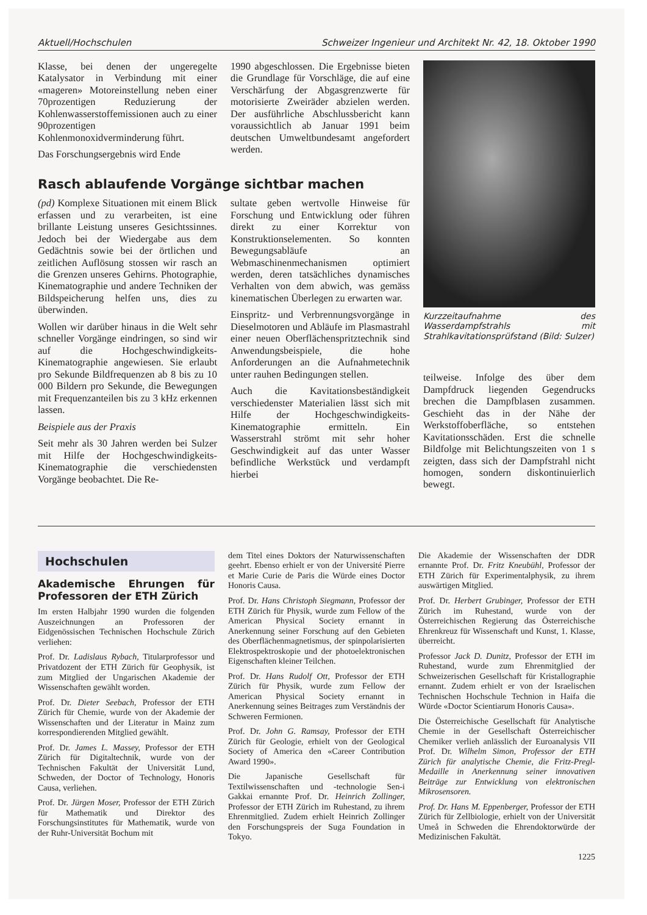Aktuell/Hochschulen Schweizer Ingenieur und Architekt Nr. 42, 18. Oktober 1990
Klasse, bei denen der ungeregelte Katalysator in Verbindung mit einer «mageren» Motoreinstellung neben einer 70prozentigen Reduzierung der Kohlenwasserstoffemissionen auch zu einer 90prozentigen Kohlenmonoxidverminderung führt.
Das Forschungsergebnis wird Ende
1990 abgeschlossen. Die Ergebnisse bieten die Grundlage für Vorschläge, die auf eine Verschärfung der Abgasgrenzwerte für motorisierte Zweiräder abzielen werden. Der ausführliche Abschlussbericht kann voraussichtlich ab Januar 1991 beim deutschen Umweltbundesamt angefordert werden.
Rasch ablaufende Vorgänge sichtbar machen
(pd) Komplexe Situationen mit einem Blick erfassen und zu verarbeiten, ist eine brillante Leistung unseres Gesichtssinnes. Jedoch bei der Wiedergabe aus dem Gedächtnis sowie bei der örtlichen und zeitlichen Auflösung stossen wir rasch an die Grenzen unseres Gehirns. Photographie, Kinematographie und andere Techniken der Bildspeicherung helfen uns, dies zu überwinden.
Wollen wir darüber hinaus in die Welt sehr schneller Vorgänge eindringen, so sind wir auf die Hochgeschwindigkeits-Kinematographie angewiesen. Sie erlaubt pro Sekunde Bildfrequenzen ab 8 bis zu 10 000 Bildern pro Sekunde, die Bewegungen mit Frequenzanteilen bis zu 3 kHz erkennen lassen.
Beispiele aus der Praxis
Seit mehr als 30 Jahren werden bei Sulzer mit Hilfe der Hochgeschwindigkeits-Kinematographie die verschiedensten Vorgänge beobachtet. Die Re-
sultate geben wertvolle Hinweise für Forschung und Entwicklung oder führen direkt zu einer Korrektur von Konstruktionselementen. So konnten Bewegungsabläufe an Webmaschinenmechanismen optimiert werden, deren tatsächliches dynamisches Verhalten von dem abwich, was gemäss kinematischen Überlegen zu erwarten war.
Einspritz- und Verbrennungsvorgänge in Dieselmotoren und Abläufe im Plasmastrahl einer neuen Oberflächenspritztechnik sind Anwendungsbeispiele, die hohe Anforderungen an die Aufnahmetechnik unter rauhen Bedingungen stellen.
Auch die Kavitationsbeständigkeit verschiedenster Materialien lässt sich mit Hilfe der Hochgeschwindigkeits-Kinematographie ermitteln. Ein Wasserstrahl strömt mit sehr hoher Geschwindigkeit auf das unter Wasser befindliche Werkstück und verdampft hierbei
Kurzzeitaufnahme des Wasserdampfstrahls mit Strahlkavitationsprüfstand (Bild: Sulzer)
teilweise. Infolge des über dem Dampfdruck liegenden Gegendrucks brechen die Dampfblasen zusammen. Geschieht das in der Nähe der Werkstoffoberfläche, so entstehen Kavitationsschäden. Erst die schnelle Bildfolge mit Belichtungszeiten von 1 s zeigten, dass sich der Dampfstrahl nicht homogen, sondern diskontinuierlich bewegt.
Hochschulen
Akademische Ehrungen für Professoren der ETH Zürich
Im ersten Halbjahr 1990 wurden die folgenden Auszeichnungen an Professoren der Eidgenössischen Technischen Hochschule Zürich verliehen:
Prof. Dr. Ladislaus Rybach, Titularprofessor und Privatdozent der ETH Zürich für Geophysik, ist zum Mitglied der Ungarischen Akademie der Wissenschaften gewählt worden.
Prof. Dr. Dieter Seebach, Professor der ETH Zürich für Chemie, wurde von der Akademie der Wissenschaften und der Literatur in Mainz zum korrespondierenden Mitglied gewählt.
Prof. Dr. James L. Massey, Professor der ETH Zürich für Digitaltechnik, wurde von der Technischen Fakultät der Universität Lund, Schweden, der Doctor of Technology, Honoris Causa, verliehen.
Prof. Dr. Jürgen Moser, Professor der ETH Zürich für Mathematik und Direktor des Forschungsinstitutes für Mathematik, wurde von der Ruhr-Universität Bochum mit
dem Titel eines Doktors der Naturwissenschaften geehrt. Ebenso erhielt er von der Université Pierre et Marie Curie de Paris die Würde eines Doctor Honoris Causa.
Prof. Dr. Hans Christoph Siegmann, Professor der ETH Zürich für Physik, wurde zum Fellow of the American Physical Society ernannt in Anerkennung seiner Forschung auf den Gebieten des Oberflächenmagnetismus, der spinpolarisierten Elektrospektroskopie und der photoelektronischen Eigenschaften kleiner Teilchen.
Prof. Dr. Hans Rudolf Ott, Professor der ETH Zürich für Physik, wurde zum Fellow der American Physical Society ernannt in Anerkennung seines Beitrages zum Verständnis der Schweren Fermionen.
Prof. Dr. John G. Ramsay, Professor der ETH Zürich für Geologie, erhielt von der Geological Society of America den «Career Contribution Award 1990».
Die Japanische Gesellschaft für Textilwissenschaften und -technologie Sen-i Gakkai ernannte Prof. Dr. Heinrich Zollinger, Professor der ETH Zürich im Ruhestand, zu ihrem Ehrenmitglied. Zudem erhielt Heinrich Zollinger den Forschungspreis der Suga Foundation in Tokyo.
Die Akademie der Wissenschaften der DDR ernannte Prof. Dr. Fritz Kneubühl, Professor der ETH Zürich für Experimentalphysik, zu ihrem auswärtigen Mitglied.
Prof. Dr. Herbert Grubinger, Professor der ETH Zürich im Ruhestand, wurde von der Österreichischen Regierung das Österreichische Ehrenkreuz für Wissenschaft und Kunst, 1. Klasse, überreicht.
Professor Jack D. Dunitz, Professor der ETH im Ruhestand, wurde zum Ehrenmitglied der Schweizerischen Gesellschaft für Kristallographie ernannt. Zudem erhielt er von der Israelischen Technischen Hochschule Technion in Haifa die Würde «Doctor Scientiarum Honoris Causa».
Die Österreichische Gesellschaft für Analytische Chemie in der Gesellschaft Österreichischer Chemiker verlieh anlässlich der Euroanalysis VII Prof. Dr. Wilhelm Simon, Professor der ETH Zürich für analytische Chemie, die Fritz-Pregl-Medaille in Anerkennung seiner innovativen Beiträge zur Entwicklung von elektronischen Mikrosensoren.
Prof. Dr. Hans M. Eppenberger, Professor der ETH Zürich für Zellbiologie, erhielt von der Universität Umeå in Schweden die Ehrendoktorwürde der Medizinischen Fakultät.
1225